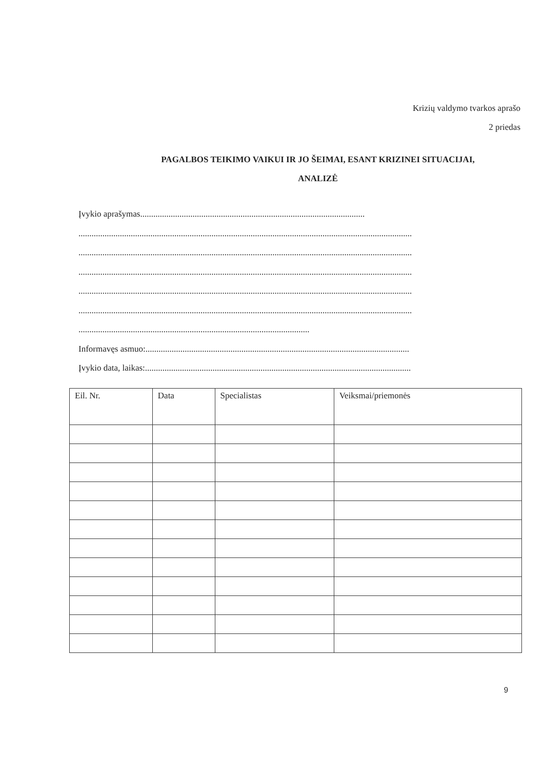Krizių valdymo tvarkos aprašo
2 priedas
PAGALBOS TEIKIMO VAIKUI IR JO ŠEIMAI, ESANT KRIZINEI SITUACIJAI,
ANALIZĖ
Įvykio aprašymas.......................................................................................................
.........................................................................................................................................................
.........................................................................................................................................................
.........................................................................................................................................................
.........................................................................................................................................................
.........................................................................................................................................................
..........................................................................................................
Informavęs asmuo:.........................................................................................................................
Įvykio data, laikas:..........................................................................................................................
| Eil. Nr. | Data | Specialistas | Veiksmai/priemonės |
| --- | --- | --- | --- |
9